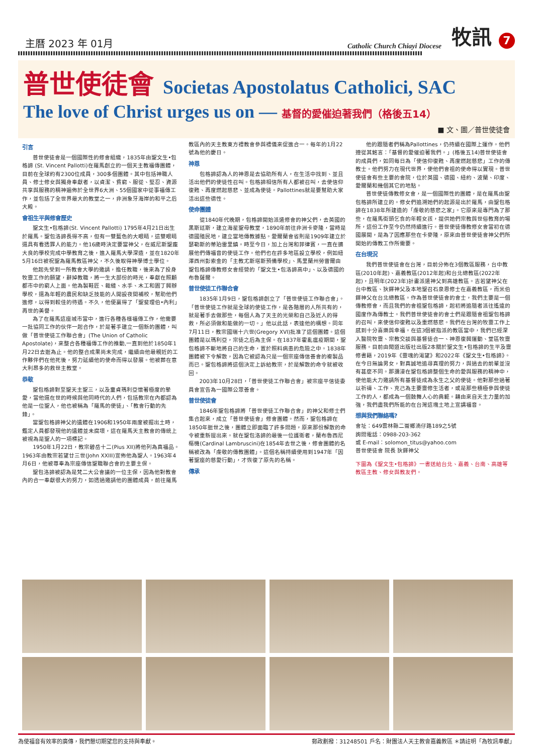主曆 2023 年 01月
Catholic Church Chiayi Diocese
牧訊 7
普世使徒會 Societas Apostolatus Catholici, SAC
The love of Christ urges us on — 基督的愛催迫著我們（格後五14）
■ 文、圖／普世使徒會
引言
普世使徒會是一個國際性的修會組織，1835年由聖文生•包格諦 (St. Vincent Pallotti)在羅馬創立的一個天主教福傳團體，目前在全球約有2300位成員，300多個團體。其中包括神職人員、修士修女與獨身奉獻者，以貞潔、貧窮、服從、堅忍、資源共享與服務的精神遍佈於全世界6大洲、55個國家中從事福傳工作，並包括了全世界最大的教堂之一，非洲象牙海岸的和平之后大殿。
會祖生平與修會歷史
聖文生•包格諦(St. Vincent Pallotti) 1795年4月21日出生於羅馬。聖包洛諦長得不高，但有一雙藍色的大眼睛，這雙眼睛還具有看透罪人的能力。他16歲時決定要當神父，在威尼斯聖龐大良的學校完成中學教育之後，進入羅馬大學深造，並在1820年5月16日被祝聖為羅馬教區神父，不久後取得神學博士學位。
他起先受到一所教會大學的邀請，擔任教職，後來為了投身牧靈工作的願望，辭掉教職，將一生大部份的時光，奉獻在照顧都市中的窮人上面。他為製鞋匠、裁縫、水手、木工和園丁興辦學校，還為年輕的農民和缺乏技能的人開設夜間補校，幫助他們進修，以得到較佳的待遇。不久，他便贏得了「聖斐理伯•內利」再世的美譽。
為了在羅馬這座城市當中，進行各種各樣福傳工作，他需要一批協同工作的伙伴一起合作，於是著手建立一個新的團體，叫做「普世使徒工作聯合會」(The Union of Catholic Apostolate)，來整合各種福傳工作的推動,一直到他於1850年1月22日去逝為止。他的整合成果尚未完成，繼續由他最親近的工作夥伴們在他死後，努力延續他的使命而得以發展。他被葬在意大利昂多的救世主教堂。
恭敬
聖包格諦對至聖天主聖三，以及童貞瑪利亞懷著極度的摯愛，當他還在世的時候與他同時代的人們，包括教宗在內都認為他是一位聖人，他也被稱為「羅馬的使徒」、「教會行動的先鋒」。
當聖包格諦神父的遺體在1906和1950年兩度被掘出土時，鑑定人員都發現他的遺體並未腐壞，這在羅馬天主教會的傳統上被視為是聖人的一項標記。
1950年1月22日，教宗碧岳十二(Pius XII)將他列為真福品。1963年由教宗若望廿三世(John XXIII)宣佈他為聖人。1963年4月6日，他被尊奉為宗座傳信聖職聯合會的主要主保。
聖包洛諦被認為是梵二大公會議的一位主保，因為他對教會內的合一奉獻很大的努力，如透過邀請他的團體成員，前往羅馬教區內的天主教東方禮教會參與禮儀來促進合一。每年的1月22號為他的慶日。
神恩
包格諦認為人的神恩是去協助所有人，在生活中找到、並且活出他們的使徒性召叫。包格諦相信所有人都被召叫，去使信仰復甦、再度燃起慈悲、並成為使徒。Pallottines就是要幫助大家活出這些德性。
使命團體
從1840年代晚期，包格諦開始派遣修會的神父們，去英國的黑斯廷斯，建立海星聖母教堂，1890年前往非洲卡麥隆，當時是德國殖民地，建立當地傳教據點。愛爾蘭會省則是1909年建立於瑟勒斯的蒂珀雷里鎮。時至今日，加上台灣和菲律賓，一直在擴展他們傳福音的使徒工作。他們也在許多地區設立學校，例如紐澤西州彭索金的「主教尤斯塔斯預備學校」、馬里蘭州勞雷爾由聖包格諦傳教修女會經營的「聖文生•包洛諦高中」、以及德國的布魯薩爾。
普世使徒工作聯合會
1835年1月9日，聖包格諦創立了「普世使徒工作聯合會」。「普世使徒工作就是全球的使徒工作，是各階層的人所共有的，就是著手去做那些，每個人為了天主的光榮和自己及近人的得救，所必須做和能做的一切。」他以此話，表達他的構想。同年7月11日，教宗國瑞十六世(Gregory XVI)批准了這個團體。這個團體是以瑪利亞，宗徒之后為主保。在1837年霍亂瘟疫期間，聖包格諦不斷地將自己的生命，置於照料病患的危險之中。1838年團體被下令解散，因為它被認為只是一個宗座傳信善會的複製品而已。聖包格諦將這個決定上訴給教宗，於是解散的命令就被收回。
2003年10月28日，「普世使徒工作聯合會」被宗座平信徒委員會宣告為一國際公眾善會。
普世使徒會
1846年聖包格諦將「普世使徒工作聯合會」的神父和修士們集合起來，成立「普世使徒會」修會團體。然而，聖包格諦在1850年逝世之後，團體立即面臨了許多問題，原來那份解散的命令被重新提出來。就在聖包洛諦的最後一位護衛者，蘭布魯西尼樞機(Cardinal Lambruscini)在1854年去世之後，修會團體的名稱被改為「虔敬的傳教團體」。這個名稱持續使用到1947年「因著聖座的慈愛行動」，才恢復了原先的名稱。
傳承
他的跟隨者們稱為Pallottines，仍持續在國際上運作。他們遵從其銘言：「基督的愛催迫著我們。」(格後五14)普世使徒會的成員們，如同每日為「使信仰復甦、再度燃起慈悲」工作的傳教士。他們努力在現代世界，使他們會祖的使命得以實現。普世使徒會有些主要的會院，位於英國、德國、紐約、波蘭、印度、愛爾蘭和幾個其它的地點。
普世使徒傳教修女會，是一個國際性的團體，是在羅馬由聖包格諦所建立的。修女們追溯她們的起源是出於羅馬，由聖包格諦在1838年所建造的「虔敬的慈悲之家」。它原來是專門為了那些，在羅馬街頭乞食的年輕女孩，提供她們宗教與世俗教育的場所，這份工作至今仍然持續進行。普世使徒傳教修女會當初在德國展開，是為了因應那些在卡麥隆，原來由普世使徒會神父們所開始的傳教工作所需要。
在台現況
我們普世使徒會在台灣，目前分佈在3個教區服務，台中教區(2010年起)、嘉義教區(2012年起)和台北總教區(2022年起)，且明年(2023年)計畫派遣神父到高雄教區。吉若望神父在台中教區、狄鐸神父及本地聖召石泉恩修士在嘉義教區，而米伯鐸神父在台北總教區。作為普世使徒會的會士，我們主要是一個傳教修會，而且我們的會祖聖包格諦，起初將追隨者派往遙遠的國度作為傳教士。我們普世使徒會的會士們是跟隨會祖聖包格諦的召叫，來使信仰復甦以及重燃慈悲。我們在台灣的牧靈工作上感到十分喜樂與幸福。在這3個被指派的教區當中，我們已經深入醫院牧靈、宗教交談與基督徒合一、神恩復興運動、堂區牧靈服務。目前由聞道出版社出版2本關於聖文生•包格諦的生平及靈修書籍，2019年《靈魂的渴望》和2022年《聖文生•包格諦》。在今日無論男女，對真誠地追尋真理的努力，與過去的前輩並沒有甚麼不同。那瀰漫在聖包格諦整個生命的愛與服務的精神中，使他能大力邀請所有基督徒成為永生之父的使徒。他對那些過著以祈禱、工作、克己為主要靈修生活者，或是那些積極參與使徒工作的人，都成為一個鼓舞人心的典範。藉由來自天主力量的加強，我們盡我們所能的在台灣這塊土地上宣講福音。
想與我們聯絡嗎?
會址：649雲林縣二崙鄉湳仔路189之5號
詢問電話：0988-203-362
或 E-mail：solomon_titus@yahoo.com
普世使徒會 院長 狄鐸神父
下圖為《聖文生•包格諦》一書送給台北、嘉義、台南、高雄等教區主教、修女與教友們。
為使福音有效率的廣傳，我們懇切期望您的支持與奉獻。 郵政劃撥：31248501 戶名：財團法人天主教會嘉義教區 ＊請註明「為牧訊奉獻」